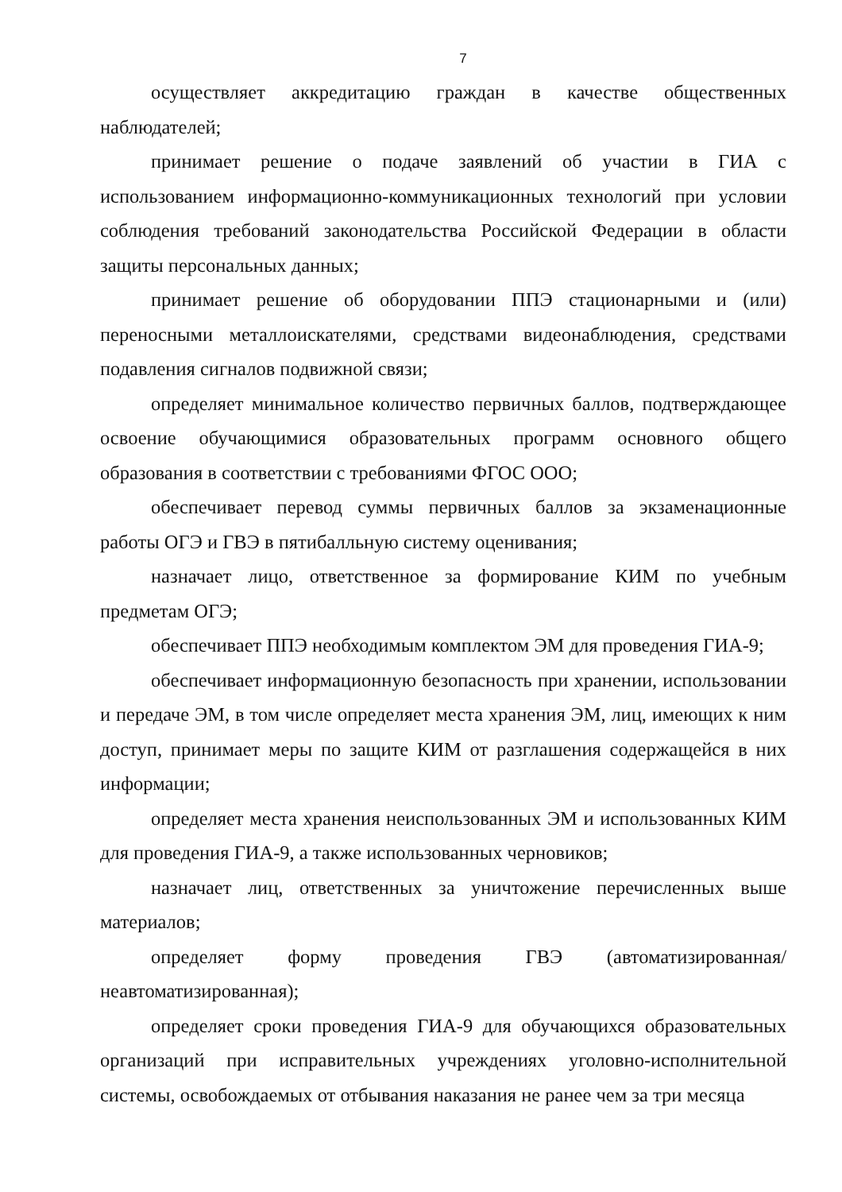7
осуществляет аккредитацию граждан в качестве общественных наблюдателей;
принимает решение о подаче заявлений об участии в ГИА с использованием информационно-коммуникационных технологий при условии соблюдения требований законодательства Российской Федерации в области защиты персональных данных;
принимает решение об оборудовании ППЭ стационарными и (или) переносными металлоискателями, средствами видеонаблюдения, средствами подавления сигналов подвижной связи;
определяет минимальное количество первичных баллов, подтверждающее освоение обучающимися образовательных программ основного общего образования в соответствии с требованиями ФГОС ООО;
обеспечивает перевод суммы первичных баллов за экзаменационные работы ОГЭ и ГВЭ в пятибалльную систему оценивания;
назначает лицо, ответственное за формирование КИМ по учебным предметам ОГЭ;
обеспечивает ППЭ необходимым комплектом ЭМ для проведения ГИА-9;
обеспечивает информационную безопасность при хранении, использовании и передаче ЭМ, в том числе определяет места хранения ЭМ, лиц, имеющих к ним доступ, принимает меры по защите КИМ от разглашения содержащейся в них информации;
определяет места хранения неиспользованных ЭМ и использованных КИМ для проведения ГИА-9, а также использованных черновиков;
назначает лиц, ответственных за уничтожение перечисленных выше материалов;
определяет форму проведения ГВЭ (автоматизированная/ неавтоматизированная);
определяет сроки проведения ГИА-9 для обучающихся образовательных организаций при исправительных учреждениях уголовно-исполнительной системы, освобождаемых от отбывания наказания не ранее чем за три месяца